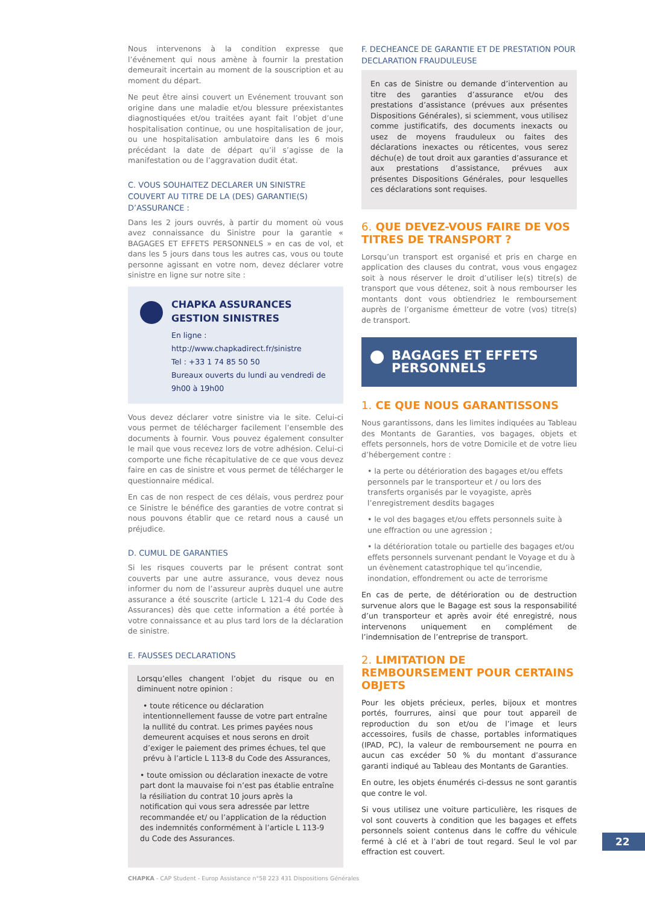Nous intervenons à la condition expresse que l’événement qui nous amène à fournir la prestation demeurait incertain au moment de la souscription et au moment du départ.
Ne peut être ainsi couvert un Evénement trouvant son origine dans une maladie et/ou blessure préexistantes diagnostiquées et/ou traitées ayant fait l’objet d’une hospitalisation continue, ou une hospitalisation de jour, ou une hospitalisation ambulatoire dans les 6 mois précédant la date de départ qu’il s’agisse de la manifestation ou de l’aggravation dudit état.
C. VOUS SOUHAITEZ DECLARER UN SINISTRE COUVERT AU TITRE DE LA (DES) GARANTIE(S) D’ASSURANCE :
Dans les 2 jours ouvrés, à partir du moment où vous avez connaissance du Sinistre pour la garantie « BAGAGES ET EFFETS PERSONNELS » en cas de vol, et dans les 5 jours dans tous les autres cas, vous ou toute personne agissant en votre nom, devez déclarer votre sinistre en ligne sur notre site :
CHAPKA ASSURANCES
GESTION SINISTRES
En ligne :
http://www.chapkadirect.fr/sinistre
Tel : +33 1 74 85 50 50
Bureaux ouverts du lundi au vendredi de 9h00 à 19h00
Vous devez déclarer votre sinistre via le site. Celui-ci vous permet de télécharger facilement l’ensemble des documents à fournir. Vous pouvez également consulter le mail que vous recevez lors de votre adhésion. Celui-ci comporte une fiche récapitulative de ce que vous devez faire en cas de sinistre et vous permet de télécharger le questionnaire médical.
En cas de non respect de ces délais, vous perdrez pour ce Sinistre le bénéfice des garanties de votre contrat si nous pouvons établir que ce retard nous a causé un préjudice.
D. CUMUL DE GARANTIES
Si les risques couverts par le présent contrat sont couverts par une autre assurance, vous devez nous informer du nom de l’assureur auprès duquel une autre assurance a été souscrite (article L 121-4 du Code des Assurances) dès que cette information a été portée à votre connaissance et au plus tard lors de la déclaration de sinistre.
E. FAUSSES DECLARATIONS
Lorsqu’elles changent l’objet du risque ou en diminuent notre opinion :
• toute réticence ou déclaration intentionnellement fausse de votre part entraîne la nullité du contrat. Les primes payées nous demeurent acquises et nous serons en droit d’exiger le paiement des primes échues, tel que prévu à l’article L 113-8 du Code des Assurances,
• toute omission ou déclaration inexacte de votre part dont la mauvaise foi n’est pas établie entraîne la résiliation du contrat 10 jours après la notification qui vous sera adressée par lettre recommandée et/ ou l’application de la réduction des indemnités conformément à l’article L 113-9 du Code des Assurances.
F. DECHEANCE DE GARANTIE ET DE PRESTATION POUR DECLARATION FRAUDULEUSE
En cas de Sinistre ou demande d’intervention au titre des garanties d’assurance et/ou des prestations d’assistance (prévues aux présentes Dispositions Générales), si sciemment, vous utilisez comme justificatifs, des documents inexacts ou usez de moyens frauduleux ou faites des déclarations inexactes ou réticentes, vous serez déchu(e) de tout droit aux garanties d’assurance et aux prestations d’assistance, prévues aux présentes Dispositions Générales, pour lesquelles ces déclarations sont requises.
6. QUE DEVEZ-VOUS FAIRE DE VOS TITRES DE TRANSPORT ?
Lorsqu’un transport est organisé et pris en charge en application des clauses du contrat, vous vous engagez soit à nous réserver le droit d’utiliser le(s) titre(s) de transport que vous détenez, soit à nous rembourser les montants dont vous obtiendriez le remboursement auprès de l’organisme émetteur de votre (vos) titre(s) de transport.
BAGAGES ET EFFETS PERSONNELS
1. CE QUE NOUS GARANTISSONS
Nous garantissons, dans les limites indiquées au Tableau des Montants de Garanties, vos bagages, objets et effets personnels, hors de votre Domicile et de votre lieu d’hébergement contre :
• la perte ou détérioration des bagages et/ou effets personnels par le transporteur et / ou lors des transferts organisés par le voyagiste, après l’enregistrement desdits bagages
• le vol des bagages et/ou effets personnels suite à une effraction ou une agression ;
• la détérioration totale ou partielle des bagages et/ou effets personnels survenant pendant le Voyage et du à un évènement catastrophique tel qu’incendie, inondation, effondrement ou acte de terrorisme
En cas de perte, de détérioration ou de destruction survenue alors que le Bagage est sous la responsabilité d’un transporteur et après avoir été enregistré, nous intervenons uniquement en complément de l’indemnisation de l’entreprise de transport.
2. LIMITATION DE REMBOURSEMENT POUR CERTAINS OBJETS
Pour les objets précieux, perles, bijoux et montres portés, fourrures, ainsi que pour tout appareil de reproduction du son et/ou de l’image et leurs accessoires, fusils de chasse, portables informatiques (IPAD, PC), la valeur de remboursement ne pourra en aucun cas excéder 50 % du montant d’assurance garanti indiqué au Tableau des Montants de Garanties.
En outre, les objets énumérés ci-dessus ne sont garantis que contre le vol.
Si vous utilisez une voiture particulière, les risques de vol sont couverts à condition que les bagages et effets personnels soient contenus dans le coffre du véhicule fermé à clé et à l’abri de tout regard. Seul le vol par effraction est couvert.
22
CHAPKA - CAP Student - Europ Assistance n°58 223 431 Dispositions Générales